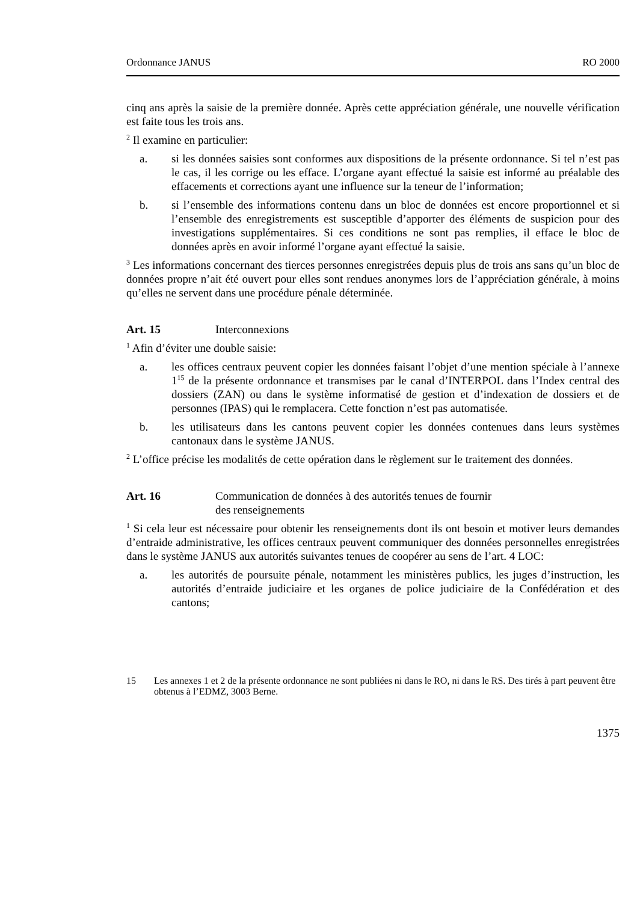Ordonnance JANUS RO 2000
cinq ans après la saisie de la première donnée. Après cette appréciation générale, une nouvelle vérification est faite tous les trois ans.
<sup>2</sup> Il examine en particulier:
a. si les données saisies sont conformes aux dispositions de la présente ordonnance. Si tel n’est pas le cas, il les corrige ou les efface. L’organe ayant effectué la saisie est informé au préalable des effacements et corrections ayant une influence sur la teneur de l’information;
b. si l’ensemble des informations contenu dans un bloc de données est encore proportionnel et si l’ensemble des enregistrements est susceptible d’apporter des éléments de suspicion pour des investigations supplémentaires. Si ces conditions ne sont pas remplies, il efface le bloc de données après en avoir informé l’organe ayant effectué la saisie.
<sup>3</sup> Les informations concernant des tierces personnes enregistrées depuis plus de trois ans sans qu’un bloc de données propre n’ait été ouvert pour elles sont rendues anonymes lors de l’appréciation générale, à moins qu’elles ne servent dans une procédure pénale déterminée.
Art. 15 Interconnexions
<sup>1</sup> Afin d’éviter une double saisie:
a. les offices centraux peuvent copier les données faisant l’objet d’une mention spéciale à l’annexe 1<sup>15</sup> de la présente ordonnance et transmises par le canal d’INTERPOL dans l’Index central des dossiers (ZAN) ou dans le système informatisé de gestion et d’indexation de dossiers et de personnes (IPAS) qui le remplacera. Cette fonction n’est pas automatisée.
b. les utilisateurs dans les cantons peuvent copier les données contenues dans leurs systèmes cantonaux dans le système JANUS.
<sup>2</sup> L’office précise les modalités de cette opération dans le règlement sur le traitement des données.
Art. 16 Communication de données à des autorités tenues de fournir
des renseignements
<sup>1</sup> Si cela leur est nécessaire pour obtenir les renseignements dont ils ont besoin et motiver leurs demandes d’entraide administrative, les offices centraux peuvent communiquer des données personnelles enregistrées dans le système JANUS aux autorités suivantes tenues de coopérer au sens de l’art. 4 LOC:
a. les autorités de poursuite pénale, notamment les ministères publics, les juges d’instruction, les autorités d’entraide judiciaire et les organes de police judiciaire de la Confédération et des cantons;
15 Les annexes 1 et 2 de la présente ordonnance ne sont publiées ni dans le RO, ni dans le RS. Des tirés à part peuvent être obtenus à l’EDMZ, 3003 Berne.
1375